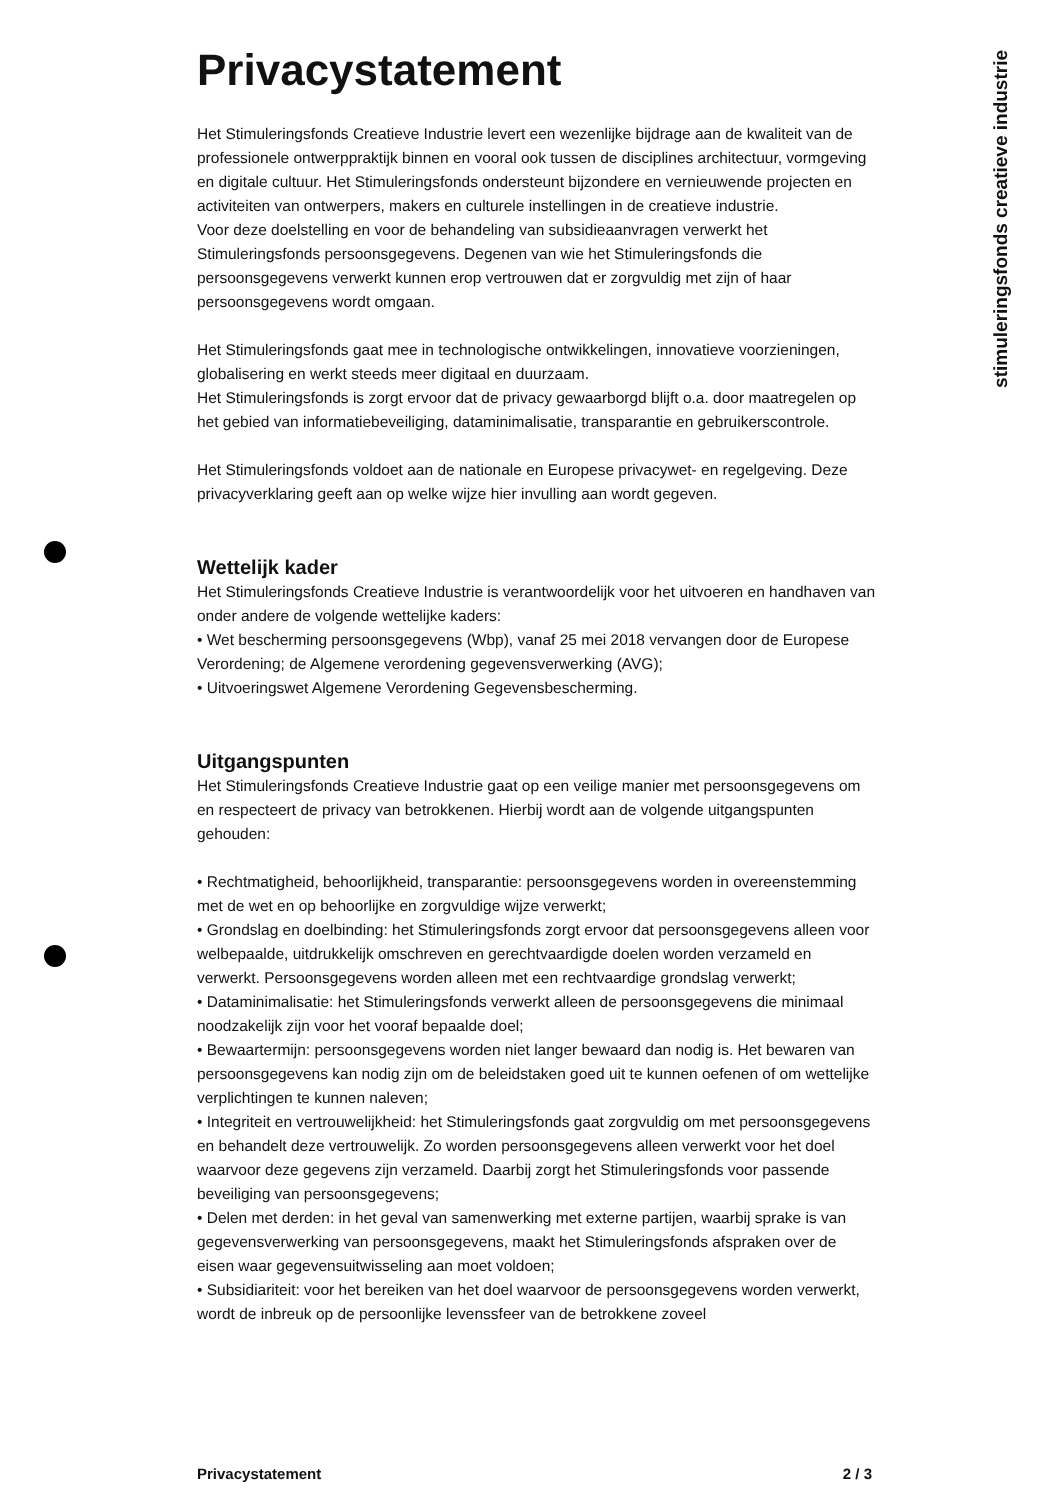stimuleringsfonds creatieve industrie
Privacystatement
Het Stimuleringsfonds Creatieve Industrie levert een wezenlijke bijdrage aan de kwaliteit van de professionele ontwerppraktijk binnen en vooral ook tussen de disciplines architectuur, vormgeving en digitale cultuur. Het Stimuleringsfonds ondersteunt bijzondere en vernieuwende projecten en activiteiten van ontwerpers, makers en culturele instellingen in de creatieve industrie.
Voor deze doelstelling en voor de behandeling van subsidieaanvragen verwerkt het Stimuleringsfonds persoonsgegevens. Degenen van wie het Stimuleringsfonds die persoonsgegevens verwerkt kunnen erop vertrouwen dat er zorgvuldig met zijn of haar persoonsgegevens wordt omgaan.
Het Stimuleringsfonds gaat mee in technologische ontwikkelingen, innovatieve voorzieningen, globalisering en werkt steeds meer digitaal en duurzaam.
Het Stimuleringsfonds is zorgt ervoor dat de privacy gewaarborgd blijft o.a. door maatregelen op het gebied van informatiebeveiliging, dataminimalisatie, transparantie en gebruikerscontrole.
Het Stimuleringsfonds voldoet aan de nationale en Europese privacywet- en regelgeving. Deze privacyverklaring geeft aan op welke wijze hier invulling aan wordt gegeven.
Wettelijk kader
Het Stimuleringsfonds Creatieve Industrie is verantwoordelijk voor het uitvoeren en handhaven van onder andere de volgende wettelijke kaders:
• Wet bescherming persoonsgegevens (Wbp), vanaf 25 mei 2018 vervangen door de Europese Verordening; de Algemene verordening gegevensverwerking (AVG);
• Uitvoeringswet Algemene Verordening Gegevensbescherming.
Uitgangspunten
Het Stimuleringsfonds Creatieve Industrie gaat op een veilige manier met persoonsgegevens om en respecteert de privacy van betrokkenen. Hierbij wordt aan de volgende uitgangspunten gehouden:
• Rechtmatigheid, behoorlijkheid, transparantie: persoonsgegevens worden in overeenstemming met de wet en op behoorlijke en zorgvuldige wijze verwerkt;
• Grondslag en doelbinding: het Stimuleringsfonds zorgt ervoor dat persoonsgegevens alleen voor welbepaalde, uitdrukkelijk omschreven en gerechtvaardigde doelen worden verzameld en verwerkt. Persoonsgegevens worden alleen met een rechtvaardige grondslag verwerkt;
• Dataminimalisatie: het Stimuleringsfonds verwerkt alleen de persoonsgegevens die minimaal noodzakelijk zijn voor het vooraf bepaalde doel;
• Bewaartermijn: persoonsgegevens worden niet langer bewaard dan nodig is. Het bewaren van persoonsgegevens kan nodig zijn om de beleidstaken goed uit te kunnen oefenen of om wettelijke verplichtingen te kunnen naleven;
• Integriteit en vertrouwelijkheid: het Stimuleringsfonds gaat zorgvuldig om met persoonsgegevens en behandelt deze vertrouwelijk. Zo worden persoonsgegevens alleen verwerkt voor het doel waarvoor deze gegevens zijn verzameld. Daarbij zorgt het Stimuleringsfonds voor passende beveiliging van persoonsgegevens;
• Delen met derden: in het geval van samenwerking met externe partijen, waarbij sprake is van gegevensverwerking van persoonsgegevens, maakt het Stimuleringsfonds afspraken over de eisen waar gegevensuitwisseling aan moet voldoen;
• Subsidiariteit: voor het bereiken van het doel waarvoor de persoonsgegevens worden verwerkt, wordt de inbreuk op de persoonlijke levenssfeer van de betrokkene zoveel
Privacystatement 2 / 3